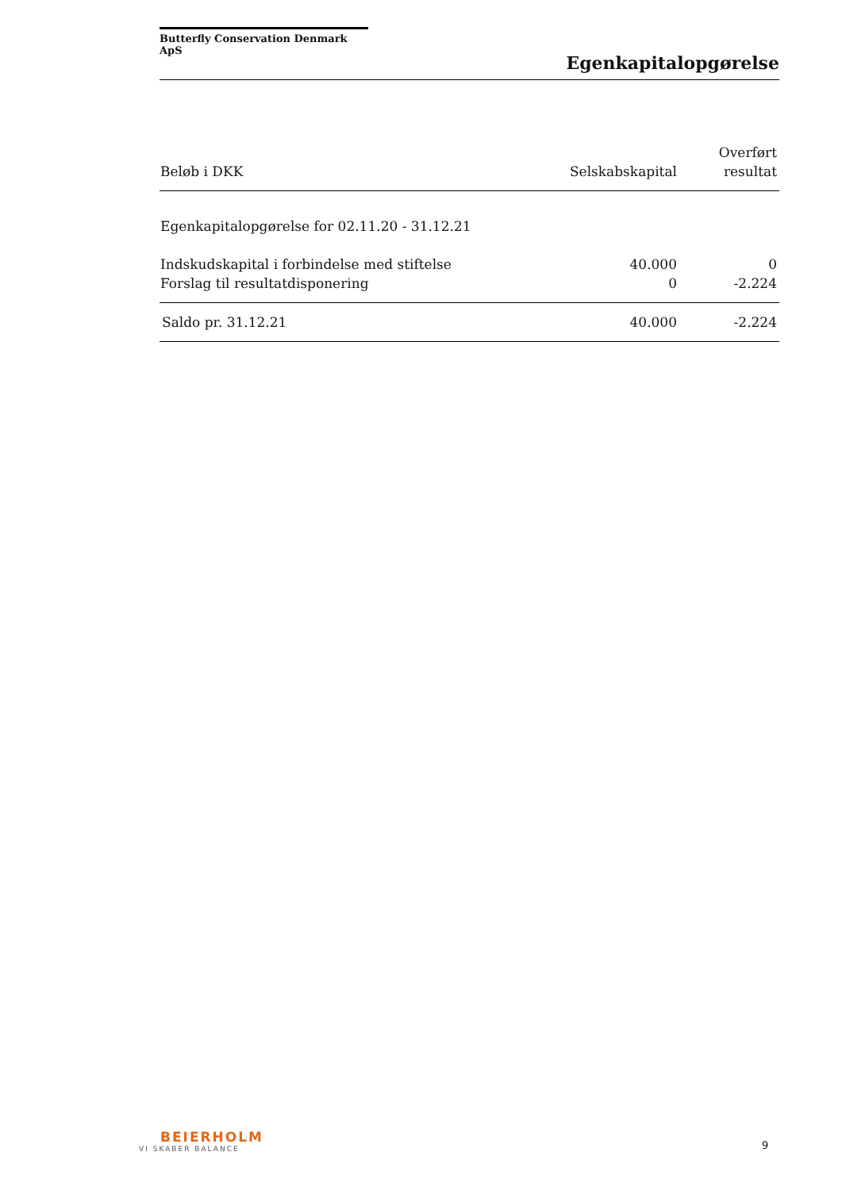Butterfly Conservation Denmark ApS
Egenkapitalopgørelse
| Beløb i DKK | Selskabskapital | Overført resultat |
| --- | --- | --- |
| Egenkapitalopgørelse for 02.11.20 - 31.12.21 | | |
| Indskudskapital i forbindelse med stiftelse | 40.000 | 0 |
| Forslag til resultatdisponering | 0 | -2.224 |
| Saldo pr. 31.12.21 | 40.000 | -2.224 |
BEIERHOLM
VI SKABER BALANCE
9